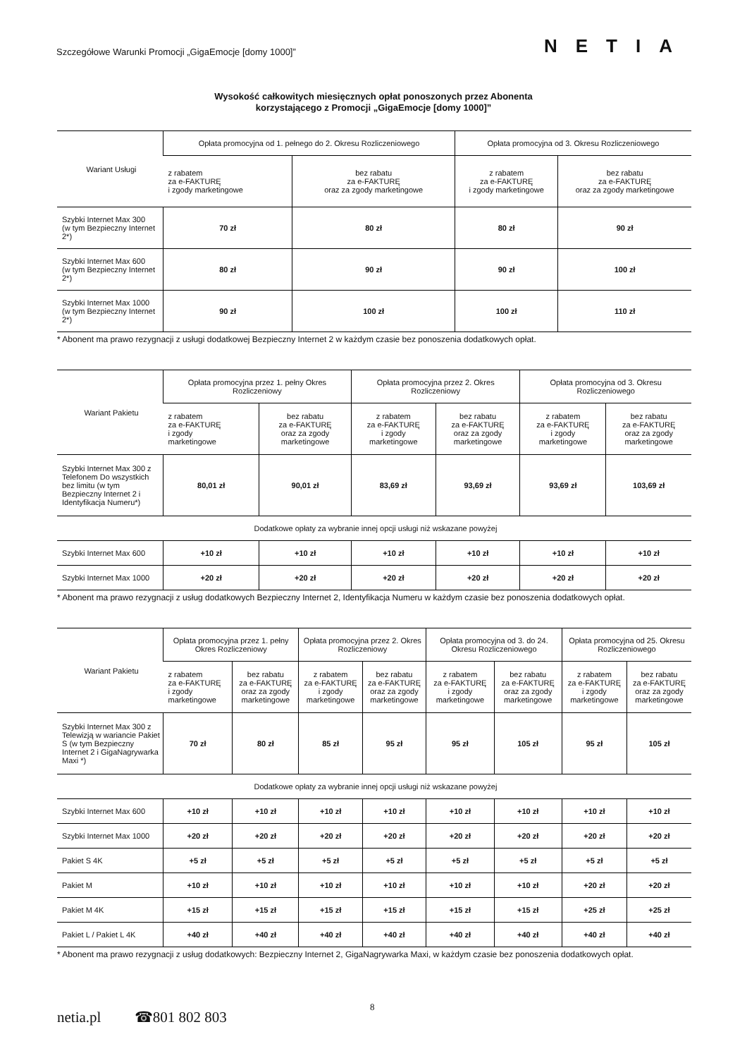Szczegółowe Warunki Promocji „GigaEmocje [domy 1000]” NETIA
Wysokość całkowitych miesięcznych opłat ponoszonych przez Abonenta
korzystającego z Promocji „GigaEmocje [domy 1000]”
| Wariant Usługi | Opłata promocyjna od 1. pełnego do 2. Okresu Rozliczeniowego | | Opłata promocyjna od 3. Okresu Rozliczeniowego | |
| --- | --- | --- | --- | --- |
| | z rabatem za e-FAKTURĘ i zgody marketingowe | bez rabatu za e-FAKTURĘ oraz za zgody marketingowe | z rabatem za e-FAKTURĘ i zgody marketingowe | bez rabatu za e-FAKTURĘ oraz za zgody marketingowe |
| Szybki Internet Max 300 (w tym Bezpieczny Internet 2*) | 70 zł | 80 zł | 80 zł | 90 zł |
| Szybki Internet Max 600 (w tym Bezpieczny Internet 2*) | 80 zł | 90 zł | 90 zł | 100 zł |
| Szybki Internet Max 1000 (w tym Bezpieczny Internet 2*) | 90 zł | 100 zł | 100 zł | 110 zł |
* Abonent ma prawo rezygnacji z usługi dodatkowej Bezpieczny Internet 2 w każdym czasie bez ponoszenia dodatkowych opłat.
| Wariant Pakietu | Opłata promocyjna przez 1. pełny Okres Rozliczeniowy | | Opłata promocyjna przez 2. Okres Rozliczeniowy | | Opłata promocyjna od 3. Okresu Rozliczeniowego | |
| --- | --- | --- | --- | --- | --- | --- |
| | z rabatem za e-FAKTURĘ i zgody marketingowe | bez rabatu za e-FAKTURĘ oraz za zgody marketingowe | z rabatem za e-FAKTURĘ i zgody marketingowe | bez rabatu za e-FAKTURĘ oraz za zgody marketingowe | z rabatem za e-FAKTURĘ i zgody marketingowe | bez rabatu za e-FAKTURĘ oraz za zgody marketingowe |
| Szybki Internet Max 300 z Telefonem Do wszystkich bez limitu (w tym Bezpieczny Internet 2 i Identyfikacja Numeru*) | 80,01 zł | 90,01 zł | 83,69 zł | 93,69 zł | 93,69 zł | 103,69 zł |
| Dodatkowe opłaty za wybranie innej opcji usługi niż wskazane powyżej | | | | | | |
| Szybki Internet Max 600 | +10 zł | +10 zł | +10 zł | +10 zł | +10 zł | +10 zł |
| Szybki Internet Max 1000 | +20 zł | +20 zł | +20 zł | +20 zł | +20 zł | +20 zł |
* Abonent ma prawo rezygnacji z usług dodatkowych Bezpieczny Internet 2, Identyfikacja Numeru w każdym czasie bez ponoszenia dodatkowych opłat.
| Wariant Pakietu | Opłata promocyjna przez 1. pełny Okres Rozliczeniowy | | Opłata promocyjna przez 2. Okres Rozliczeniowy | | Opłata promocyjna od 3. do 24. Okresu Rozliczeniowego | | Opłata promocyjna od 25. Okresu Rozliczeniowego | |
| --- | --- | --- | --- | --- | --- | --- | --- | --- |
| | z rabatem za e-FAKTURĘ i zgody marketingowe | bez rabatu za e-FAKTURĘ oraz za zgody marketingowe | z rabatem za e-FAKTURĘ i zgody marketingowe | bez rabatu za e-FAKTURĘ oraz za zgody marketingowe | z rabatem za e-FAKTURĘ i zgody marketingowe | bez rabatu za e-FAKTURĘ oraz za zgody marketingowe | z rabatem za e-FAKTURĘ i zgody marketingowe | bez rabatu za e-FAKTURĘ oraz za zgody marketingowe |
| Szybki Internet Max 300 z Telewizją w wariancie Pakiet S (w tym Bezpieczny Internet 2 i GigaNagrywarka Maxi *) | 70 zł | 80 zł | 85 zł | 95 zł | 95 zł | 105 zł | 95 zł | 105 zł |
| Dodatkowe opłaty za wybranie innej opcji usługi niż wskazane powyżej | | | | | | | | |
| Szybki Internet Max 600 | +10 zł | +10 zł | +10 zł | +10 zł | +10 zł | +10 zł | +10 zł | +10 zł |
| Szybki Internet Max 1000 | +20 zł | +20 zł | +20 zł | +20 zł | +20 zł | +20 zł | +20 zł | +20 zł |
| Pakiet S 4K | +5 zł | +5 zł | +5 zł | +5 zł | +5 zł | +5 zł | +5 zł | +5 zł |
| Pakiet M | +10 zł | +10 zł | +10 zł | +10 zł | +10 zł | +10 zł | +20 zł | +20 zł |
| Pakiet M 4K | +15 zł | +15 zł | +15 zł | +15 zł | +15 zł | +15 zł | +25 zł | +25 zł |
| Pakiet L / Pakiet L 4K | +40 zł | +40 zł | +40 zł | +40 zł | +40 zł | +40 zł | +40 zł | +40 zł |
* Abonent ma prawo rezygnacji z usług dodatkowych: Bezpieczny Internet 2, GigaNagrywarka Maxi, w każdym czasie bez ponoszenia dodatkowych opłat.
8
netia.pl ☎801 802 803